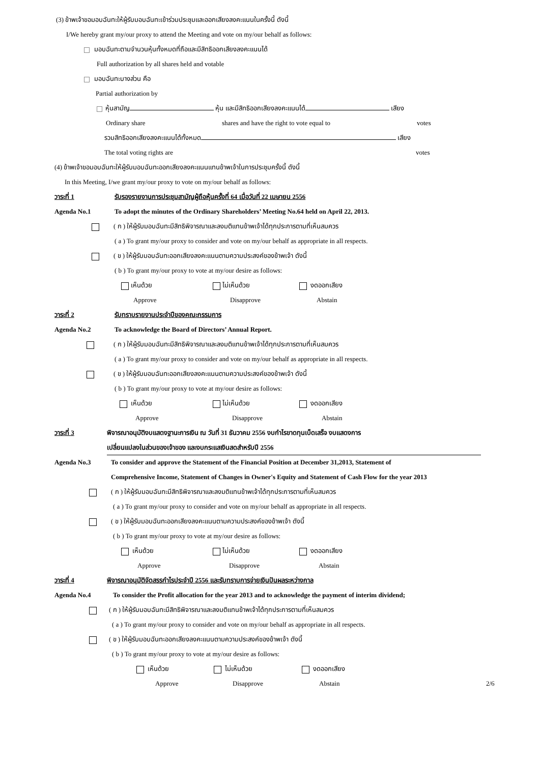(3) ข้าพเจ้าขอมอบฉันทะให้ผู้รับมอบฉันทะเข้าร่วมประชุมและออกเสียงลงคะแนนในครั้งนี้ ดังนี้
I/We hereby grant my/our proxy to attend the Meeting and vote on my/our behalf as follows:
มอบฉันทะตามจำนวนหุ้นทั้งหมดที่ถือและมีสิทธิออกเสียงลงคะแนนได้
Full authorization by all shares held and votable
มอบฉันทะบางส่วน คือ
Partial authorization by
หุ้นสามัญ หุ้น และมีสิทธิออกเสียงลงคะแนนได้ เสียง
Ordinary share shares and have the right to vote equal to votes
รวมสิทธิออกเสียงลงคะแนนได้ทั้งหมด เสียง
The total voting rights are votes
(4) ข้าพเจ้าขอมอบฉันทะให้ผู้รับมอบฉันทะออกเสียงลงคะแนนแทนข้าพเจ้าในการประชุมครั้งนี้ ดังนี้
In this Meeting, I/we grant my/our proxy to vote on my/our behalf as follows:
วาระที่ 1 รับรองรายงานการประชุมสามัญผู้ถือหุ้นครั้งที่ 64 เมื่อวันที่ 22 เมษายน 2556
Agenda No.1 To adopt the minutes of the Ordinary Shareholders’ Meeting No.64 held on April 22, 2013.
( ก ) ให้ผู้รับมอบฉันทะมีสิทธิพิจารณาและลงมติแทนข้าพเจ้าได้ทุกประการตามที่เห็นสมควร
( a ) To grant my/our proxy to consider and vote on my/our behalf as appropriate in all respects.
( ข ) ให้ผู้รับมอบฉันทะออกเสียงลงคะแนนตามความประสงค์ของข้าพเจ้า ดังนี้
( b ) To grant my/our proxy to vote at my/our desire as follows:
เห็นด้วย ไม่เห็นด้วย งดออกเสียง
Approve Disapprove Abstain
วาระที่ 2 รับทราบรายงานประจำปีของคณะกรรมการ
Agenda No.2 To acknowledge the Board of Directors’ Annual Report.
( ก ) ให้ผู้รับมอบฉันทะมีสิทธิพิจารณาและลงมติแทนข้าพเจ้าได้ทุกประการตามที่เห็นสมควร
( a ) To grant my/our proxy to consider and vote on my/our behalf as appropriate in all respects.
( ข ) ให้ผู้รับมอบฉันทะออกเสียงลงคะแนนตามความประสงค์ของข้าพเจ้า ดังนี้
( b ) To grant my/our proxy to vote at my/our desire as follows:
เห็นด้วย ไม่เห็นด้วย งดออกเสียง
Approve Disapprove Abstain
วาระที่ 3 พิจารณาอนุมัติงบแสดงฐานะการเงิน ณ วันที่ 31 ธันวาคม 2556 งบกำไรขาดทุนเบ็ดเสร็จ งบแสดงการ
เปลี่ยนแปลงในส่วนของเจ้าของ และงบกระแสเงินสดสำหรับปี 2556
Agenda No.3 To consider and approve the Statement of the Financial Position at December 31,2013, Statement of
Comprehensive Income, Statement of Changes in Owner's Equity and Statement of Cash Flow for the year 2013
( ก ) ให้ผู้รับมอบฉันทะมีสิทธิพิจารณาและลงมติแทนข้าพเจ้าได้ทุกประการตามที่เห็นสมควร
( a ) To grant my/our proxy to consider and vote on my/our behalf as appropriate in all respects.
( ข ) ให้ผู้รับมอบฉันทะออกเสียงลงคะแนนตามความประสงค์ของข้าพเจ้า ดังนี้
( b ) To grant my/our proxy to vote at my/our desire as follows:
เห็นด้วย ไม่เห็นด้วย งดออกเสียง
Approve Disapprove Abstain
วาระที่ 4 พิจารณาอนุมัติจัดสรรกำไรประจำปี 2556 และรับทราบการจ่ายเงินปันผลระหว่างกาล
Agenda No.4 To consider the Profit allocation for the year 2013 and to acknowledge the payment of interim dividend;
( ก ) ให้ผู้รับมอบฉันทะมีสิทธิพิจารณาและลงมติแทนข้าพเจ้าได้ทุกประการตามที่เห็นสมควร
( a ) To grant my/our proxy to consider and vote on my/our behalf as appropriate in all respects.
( ข ) ให้ผู้รับมอบฉันทะออกเสียงลงคะแนนตามความประสงค์ของข้าพเจ้า ดังนี้
( b ) To grant my/our proxy to vote at my/our desire as follows:
เห็นด้วย ไม่เห็นด้วย งดออกเสียง
Approve Disapprove Abstain 2/6